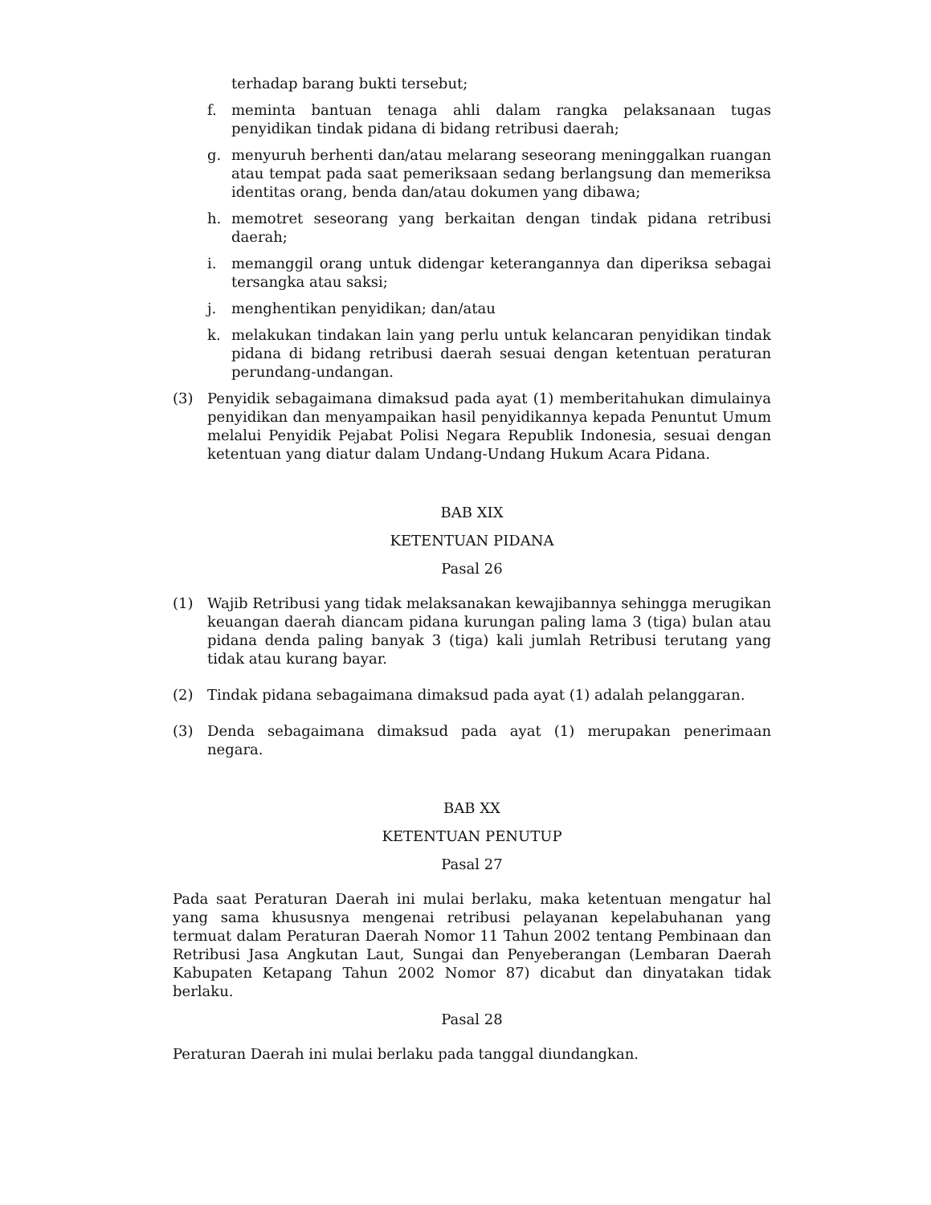terhadap barang bukti tersebut;
f. meminta bantuan tenaga ahli dalam rangka pelaksanaan tugas penyidikan tindak pidana di bidang retribusi daerah;
g. menyuruh berhenti dan/atau melarang seseorang meninggalkan ruangan atau tempat pada saat pemeriksaan sedang berlangsung dan memeriksa identitas orang, benda dan/atau dokumen yang dibawa;
h. memotret seseorang yang berkaitan dengan tindak pidana retribusi daerah;
i. memanggil orang untuk didengar keterangannya dan diperiksa sebagai tersangka atau saksi;
j. menghentikan penyidikan; dan/atau
k. melakukan tindakan lain yang perlu untuk kelancaran penyidikan tindak pidana di bidang retribusi daerah sesuai dengan ketentuan peraturan perundang-undangan.
(3) Penyidik sebagaimana dimaksud pada ayat (1) memberitahukan dimulainya penyidikan dan menyampaikan hasil penyidikannya kepada Penuntut Umum melalui Penyidik Pejabat Polisi Negara Republik Indonesia, sesuai dengan ketentuan yang diatur dalam Undang-Undang Hukum Acara Pidana.
BAB XIX
KETENTUAN PIDANA
Pasal 26
(1) Wajib Retribusi yang tidak melaksanakan kewajibannya sehingga merugikan keuangan daerah diancam pidana kurungan paling lama 3 (tiga) bulan atau pidana denda paling banyak 3 (tiga) kali jumlah Retribusi terutang yang tidak atau kurang bayar.
(2) Tindak pidana sebagaimana dimaksud pada ayat (1) adalah pelanggaran.
(3) Denda sebagaimana dimaksud pada ayat (1) merupakan penerimaan negara.
BAB XX
KETENTUAN PENUTUP
Pasal 27
Pada saat Peraturan Daerah ini mulai berlaku, maka ketentuan mengatur hal yang sama khususnya mengenai retribusi pelayanan kepelabuhanan yang termuat dalam Peraturan Daerah Nomor 11 Tahun 2002 tentang Pembinaan dan Retribusi Jasa Angkutan Laut, Sungai dan Penyeberangan (Lembaran Daerah Kabupaten Ketapang Tahun 2002 Nomor 87) dicabut dan dinyatakan tidak berlaku.
Pasal 28
Peraturan Daerah ini mulai berlaku pada tanggal diundangkan.